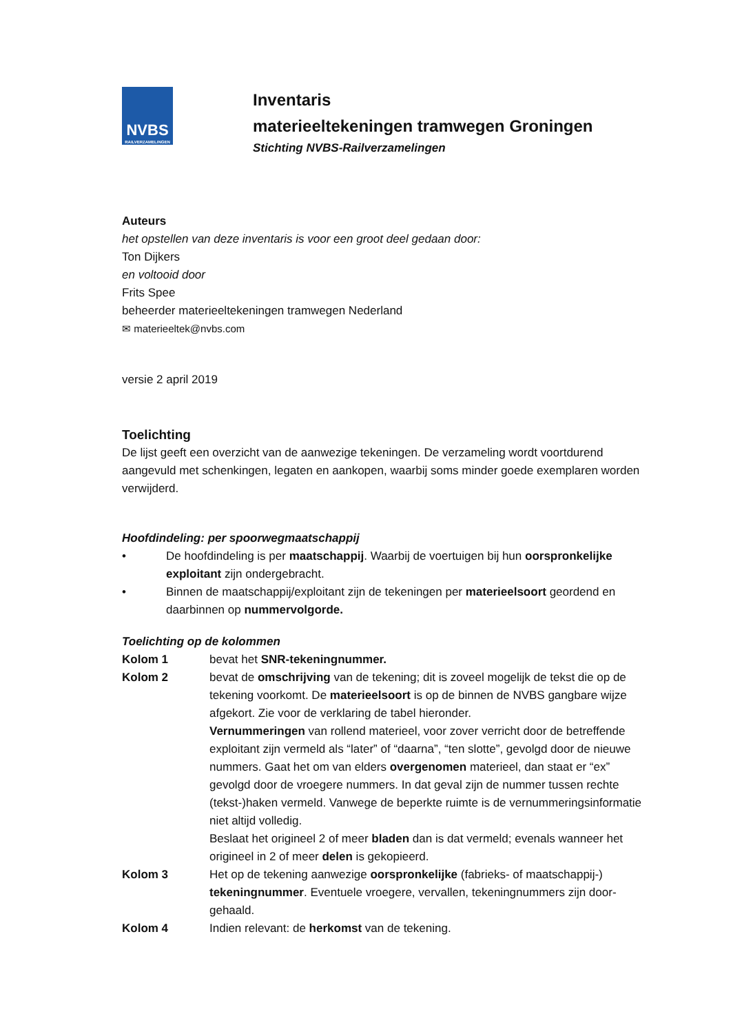NVBS
RAILVERZAMELINGEN
Inventaris
materieeltekeningen tramwegen Groningen
Stichting NVBS-Railverzamelingen
Auteurs
het opstellen van deze inventaris is voor een groot deel gedaan door:
Ton Dijkers
en voltooid door
Frits Spee
beheerder materieeltekeningen tramwegen Nederland
✉ materieeltek@nvbs.com
versie 2 april 2019
Toelichting
De lijst geeft een overzicht van de aanwezige tekeningen. De verzameling wordt voortdurend aangevuld met schenkingen, legaten en aankopen, waarbij soms minder goede exemplaren worden verwijderd.
Hoofdindeling: per spoorwegmaatschappij
• De hoofdindeling is per maatschappij. Waarbij de voertuigen bij hun oorspronkelijke exploitant zijn ondergebracht.
• Binnen de maatschappij/exploitant zijn de tekeningen per materieelsoort geordend en daarbinnen op nummervolgorde.
Toelichting op de kolommen
Kolom 1 bevat het SNR-tekeningnummer.
Kolom 2 bevat de omschrijving van de tekening; dit is zoveel mogelijk de tekst die op de tekening voorkomt. De materieelsoort is op de binnen de NVBS gangbare wijze afgekort. Zie voor de verklaring de tabel hieronder.
Vernummeringen van rollend materieel, voor zover verricht door de betref­fende exploitant zijn vermeld als “later” of “daarna”, “ten slotte”, gevolgd door de nieuwe nummers. Gaat het om van elders overgenomen materieel, dan staat er “ex” gevolgd door de vroegere nummers. In dat geval zijn de nummer tussen rechte (tekst-)haken vermeld. Vanwege de beperkte ruimte is de ver­nummeringsinformatie niet altijd volledig.
Beslaat het origineel 2 of meer bladen dan is dat vermeld; evenals wanneer het origineel in 2 of meer delen is gekopieerd.
Kolom 3 Het op de tekening aanwezige oorspronkelijke (fabrieks- of maatschappij-) tekeningnummer. Eventuele vroegere, vervallen, tekeningnummers zijn door­gehaald.
Kolom 4 Indien relevant: de herkomst van de tekening.